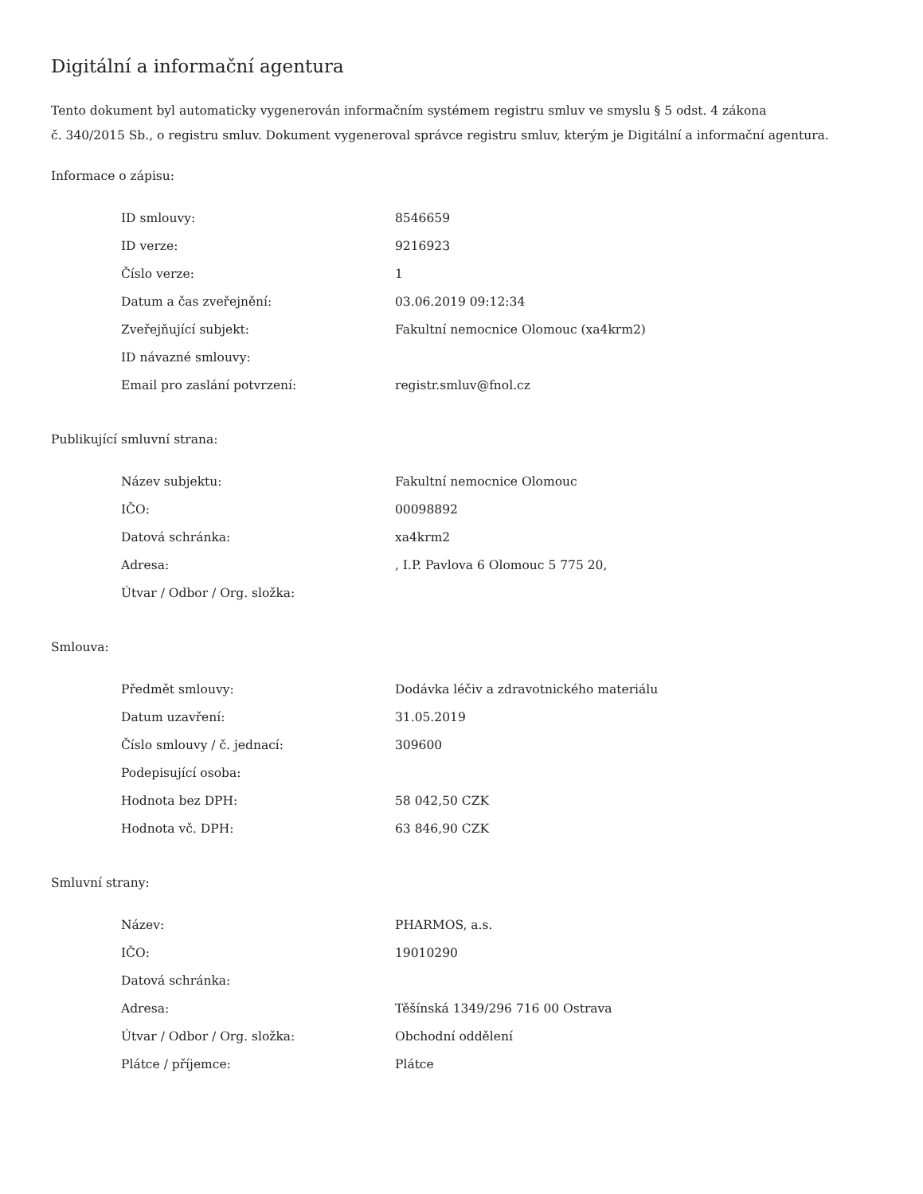Digitální a informační agentura
Tento dokument byl automaticky vygenerován informačním systémem registru smluv ve smyslu § 5 odst. 4 zákona
č. 340/2015 Sb., o registru smluv. Dokument vygeneroval správce registru smluv, kterým je Digitální a informační agentura.
Informace o zápisu:
| ID smlouvy: | 8546659 |
| ID verze: | 9216923 |
| Číslo verze: | 1 |
| Datum a čas zveřejnění: | 03.06.2019 09:12:34 |
| Zveřejňující subjekt: | Fakultní nemocnice Olomouc (xa4krm2) |
| ID návazné smlouvy: | |
| Email pro zaslání potvrzení: | registr.smluv@fnol.cz |
Publikující smluvní strana:
| Název subjektu: | Fakultní nemocnice Olomouc |
| IČO: | 00098892 |
| Datová schránka: | xa4krm2 |
| Adresa: | , I.P. Pavlova 6 Olomouc 5 775 20, |
| Útvar / Odbor / Org. složka: | |
Smlouva:
| Předmět smlouvy: | Dodávka léčiv a zdravotnického materiálu |
| Datum uzavření: | 31.05.2019 |
| Číslo smlouvy / č. jednací: | 309600 |
| Podepisující osoba: | |
| Hodnota bez DPH: | 58 042,50 CZK |
| Hodnota vč. DPH: | 63 846,90 CZK |
Smluvní strany:
| Název: | PHARMOS, a.s. |
| IČO: | 19010290 |
| Datová schránka: | |
| Adresa: | Těšínská 1349/296 716 00 Ostrava |
| Útvar / Odbor / Org. složka: | Obchodní oddělení |
| Plátce / příjemce: | Plátce |